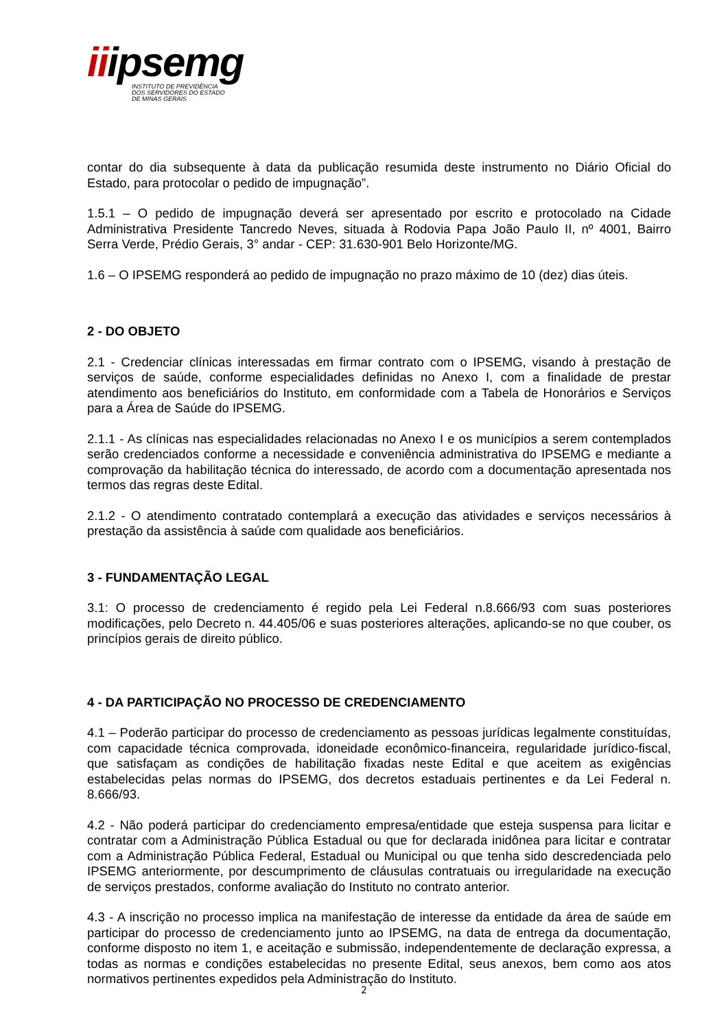iiipsemg
INSTITUTO DE PREVIDÊNCIA
DOS SERVIDORES DO ESTADO
DE MINAS GERAIS
contar do dia subsequente à data da publicação resumida deste instrumento no Diário Oficial do Estado, para protocolar o pedido de impugnação”.
1.5.1 – O pedido de impugnação deverá ser apresentado por escrito e protocolado na Cidade Administrativa Presidente Tancredo Neves, situada à Rodovia Papa João Paulo II, nº 4001, Bairro Serra Verde, Prédio Gerais, 3° andar - CEP: 31.630-901 Belo Horizonte/MG.
1.6 – O IPSEMG responderá ao pedido de impugnação no prazo máximo de 10 (dez) dias úteis.
2 - DO OBJETO
2.1 - Credenciar clínicas interessadas em firmar contrato com o IPSEMG, visando à prestação de serviços de saúde, conforme especialidades definidas no Anexo I, com a finalidade de prestar atendimento aos beneficiários do Instituto, em conformidade com a Tabela de Honorários e Serviços para a Área de Saúde do IPSEMG.
2.1.1 - As clínicas nas especialidades relacionadas no Anexo I e os municípios a serem contemplados serão credenciados conforme a necessidade e conveniência administrativa do IPSEMG e mediante a comprovação da habilitação técnica do interessado, de acordo com a documentação apresentada nos termos das regras deste Edital.
2.1.2 - O atendimento contratado contemplará a execução das atividades e serviços necessários à prestação da assistência à saúde com qualidade aos beneficiários.
3 - FUNDAMENTAÇÃO LEGAL
3.1: O processo de credenciamento é regido pela Lei Federal n.8.666/93 com suas posteriores modificações, pelo Decreto n. 44.405/06 e suas posteriores alterações, aplicando-se no que couber, os princípios gerais de direito público.
4 - DA PARTICIPAÇÃO NO PROCESSO DE CREDENCIAMENTO
4.1 – Poderão participar do processo de credenciamento as pessoas jurídicas legalmente constituídas, com capacidade técnica comprovada, idoneidade econômico-financeira, regularidade jurídico-fiscal, que satisfaçam as condições de habilitação fixadas neste Edital e que aceitem as exigências estabelecidas pelas normas do IPSEMG, dos decretos estaduais pertinentes e da Lei Federal n. 8.666/93.
4.2 - Não poderá participar do credenciamento empresa/entidade que esteja suspensa para licitar e contratar com a Administração Pública Estadual ou que for declarada inidônea para licitar e contratar com a Administração Pública Federal, Estadual ou Municipal ou que tenha sido descredenciada pelo IPSEMG anteriormente, por descumprimento de cláusulas contratuais ou irregularidade na execução de serviços prestados, conforme avaliação do Instituto no contrato anterior.
4.3 - A inscrição no processo implica na manifestação de interesse da entidade da área de saúde em participar do processo de credenciamento junto ao IPSEMG, na data de entrega da documentação, conforme disposto no item 1, e aceitação e submissão, independentemente de declaração expressa, a todas as normas e condições estabelecidas no presente Edital, seus anexos, bem como aos atos normativos pertinentes expedidos pela Administração do Instituto.
2